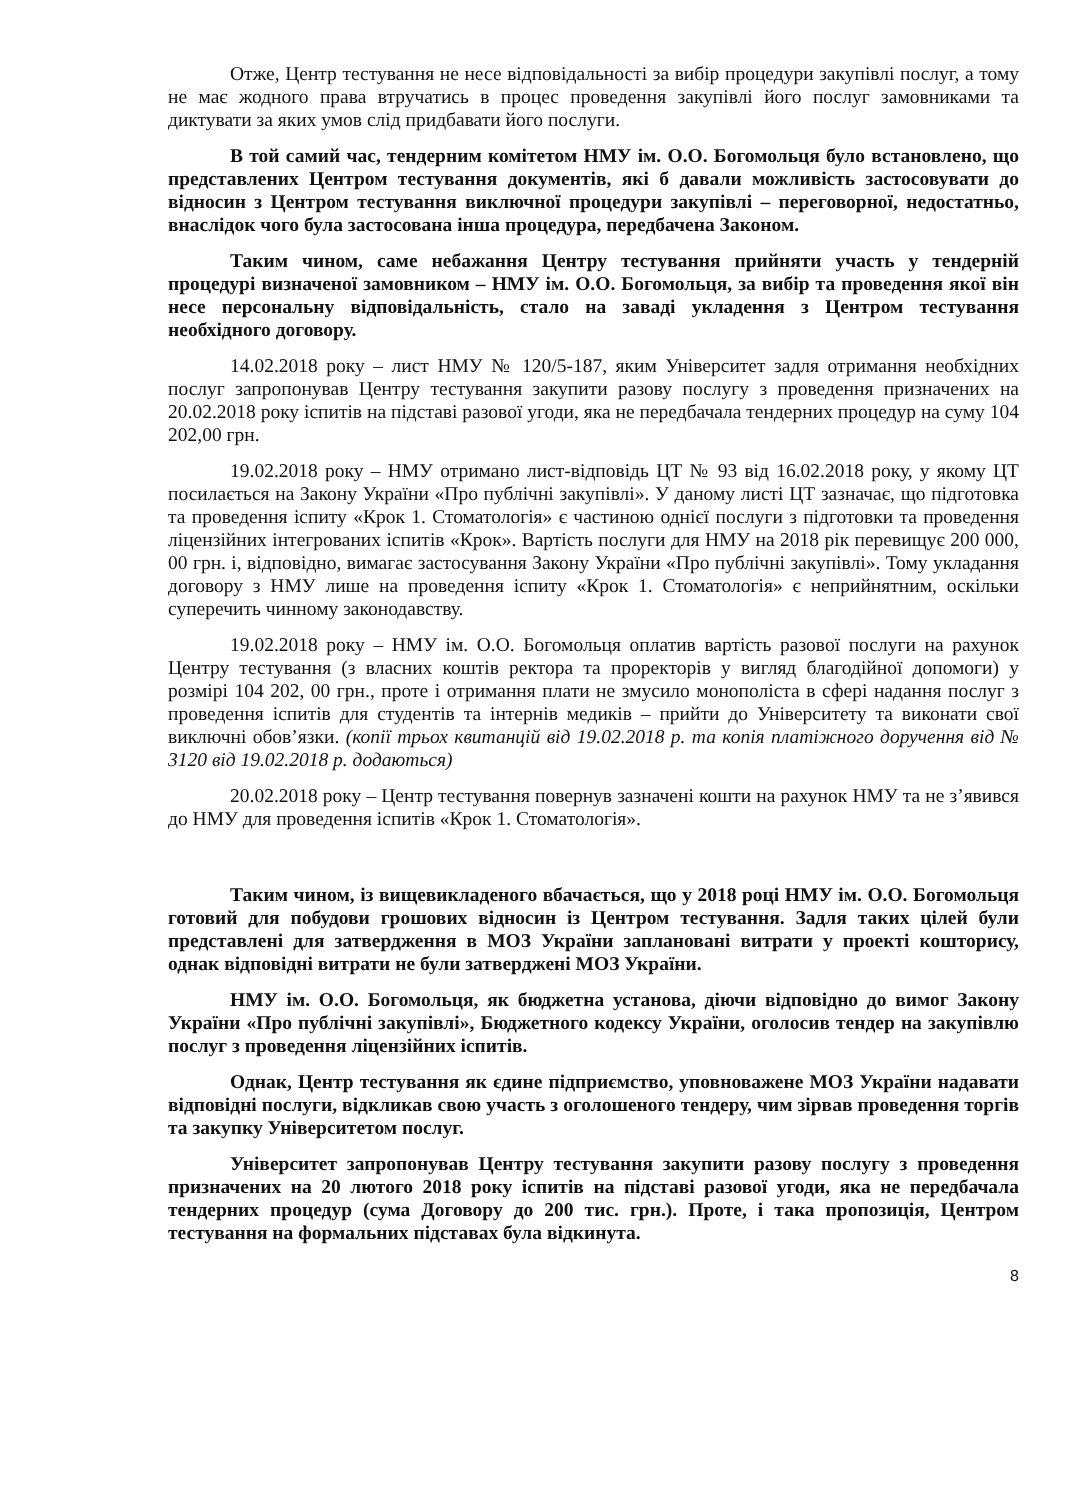Отже, Центр тестування не несе відповідальності за вибір процедури закупівлі послуг, а тому не має жодного права втручатись в процес проведення закупівлі його послуг замовниками та диктувати за яких умов слід придбавати його послуги.
В той самий час, тендерним комітетом НМУ ім. О.О. Богомольця було встановлено, що представлених Центром тестування документів, які б давали можливість застосовувати до відносин з Центром тестування виключної процедури закупівлі – переговорної, недостатньо, внаслідок чого була застосована інша процедура, передбачена Законом.
Таким чином, саме небажання Центру тестування прийняти участь у тендерній процедурі визначеної замовником – НМУ ім. О.О. Богомольця, за вибір та проведення якої він несе персональну відповідальність, стало на заваді укладення з Центром тестування необхідного договору.
14.02.2018 року – лист НМУ № 120/5-187, яким Університет задля отримання необхідних послуг запропонував Центру тестування закупити разову послугу з проведення призначених на 20.02.2018 року іспитів на підставі разової угоди, яка не передбачала тендерних процедур на суму 104 202,00 грн.
19.02.2018 року – НМУ отримано лист-відповідь ЦТ № 93 від 16.02.2018 року, у якому ЦТ посилається на Закону України «Про публічні закупівлі». У даному листі ЦТ зазначає, що підготовка та проведення іспиту «Крок 1. Стоматологія» є частиною однієї послуги з підготовки та проведення ліцензійних інтегрованих іспитів «Крок». Вартість послуги для НМУ на 2018 рік перевищує 200 000, 00 грн. і, відповідно, вимагає застосування Закону України «Про публічні закупівлі». Тому укладання договору з НМУ лише на проведення іспиту «Крок 1. Стоматологія» є неприйнятним, оскільки суперечить чинному законодавству.
19.02.2018 року – НМУ ім. О.О. Богомольця оплатив вартість разової послуги на рахунок Центру тестування (з власних коштів ректора та проректорів у вигляд благодійної допомоги) у розмірі 104 202, 00 грн., проте і отримання плати не змусило монополіста в сфері надання послуг з проведення іспитів для студентів та інтернів медиків – прийти до Університету та виконати свої виключні обов’язки. (копії трьох квитанцій від 19.02.2018 р. та копія платіжного доручення від № 3120 від 19.02.2018 р. додаються)
20.02.2018 року – Центр тестування повернув зазначені кошти на рахунок НМУ та не з’явився до НМУ для проведення іспитів «Крок 1. Стоматологія».
Таким чином, із вищевикладеного вбачається, що у 2018 році НМУ ім. О.О. Богомольця готовий для побудови грошових відносин із Центром тестування. Задля таких цілей були представлені для затвердження в МОЗ України заплановані витрати у проекті кошторису, однак відповідні витрати не були затверджені МОЗ України.
НМУ ім. О.О. Богомольця, як бюджетна установа, діючи відповідно до вимог Закону України «Про публічні закупівлі», Бюджетного кодексу України, оголосив тендер на закупівлю послуг з проведення ліцензійних іспитів.
Однак, Центр тестування як єдине підприємство, уповноважене МОЗ України надавати відповідні послуги, відкликав свою участь з оголошеного тендеру, чим зірвав проведення торгів та закупку Університетом послуг.
Університет запропонував Центру тестування закупити разову послугу з проведення призначених на 20 лютого 2018 року іспитів на підставі разової угоди, яка не передбачала тендерних процедур (сума Договору до 200 тис. грн.). Проте, і така пропозиція, Центром тестування на формальних підставах була відкинута.
8